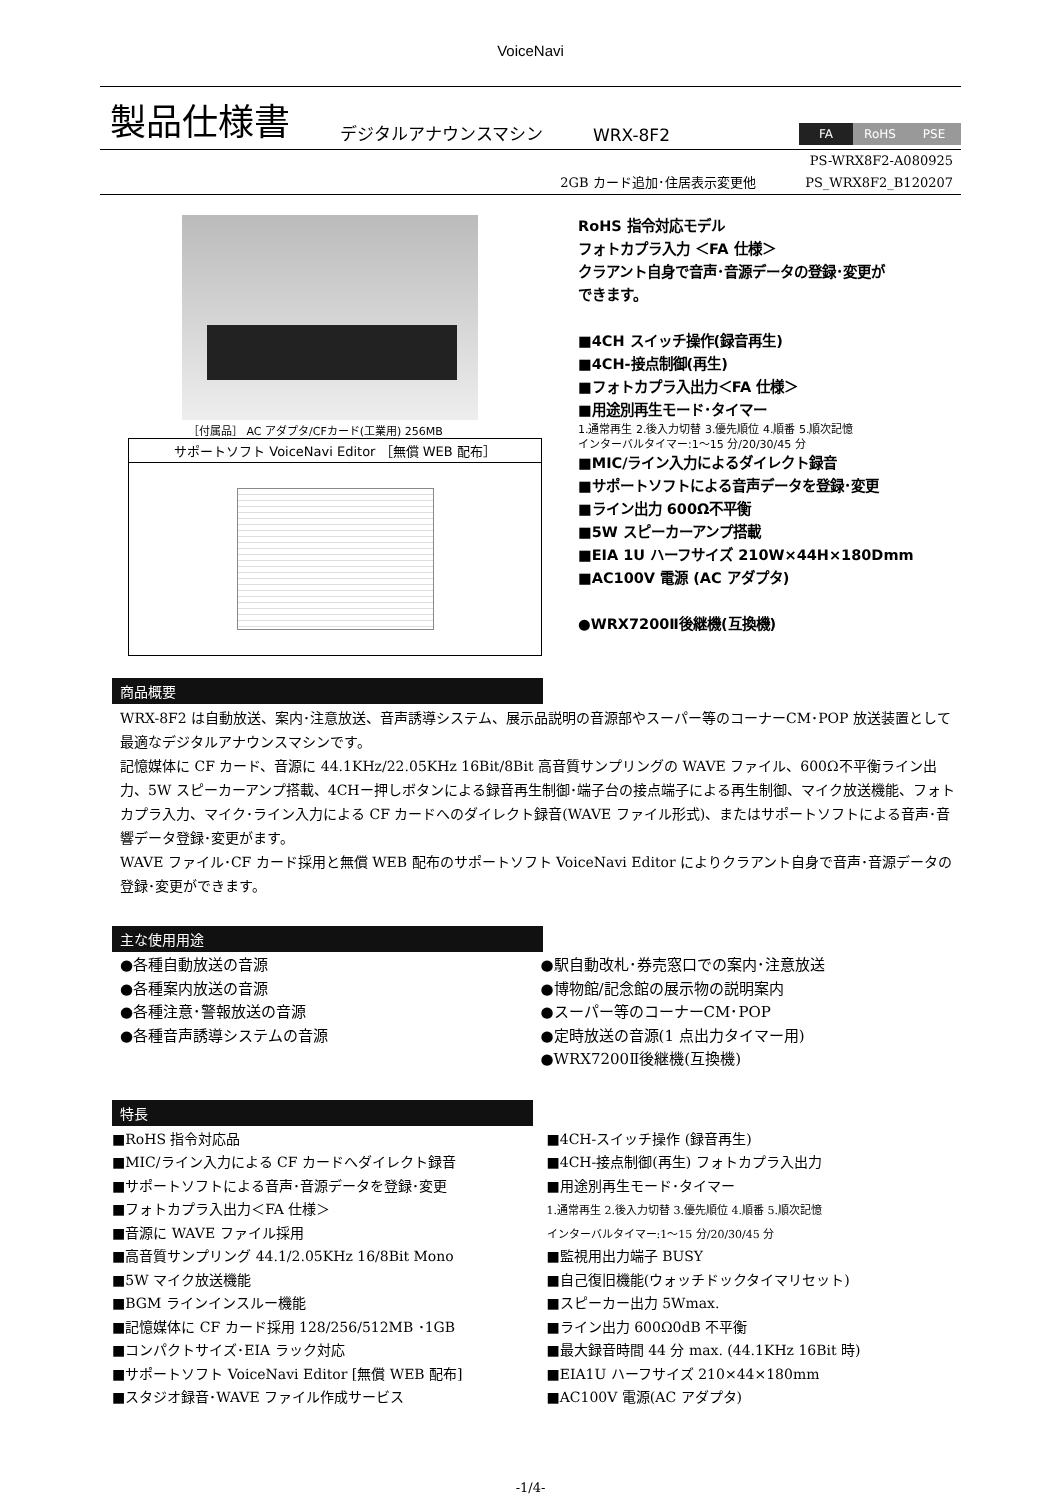VoiceNavi
製品仕様書
デジタルアナウンスマシン WRX-8F2
FA RoHS PSE
PS-WRX8F2-A080925
2GB カード追加･住居表示変更他 PS_WRX8F2_B120207
［付属品］ AC アダプタ/CFカード(工業用) 256MB
サポートソフト VoiceNavi Editor ［無償 WEB 配布］
RoHS 指令対応モデル
フォトカプラ入力 ＜FA 仕様＞
クラアント自身で音声･音源データの登録･変更が
できます。
■4CH スイッチ操作(録音再生)
■4CH-接点制御(再生)
■フォトカプラ入出力＜FA 仕様＞
■用途別再生モード･タイマー
1.通常再生 2.後入力切替 3.優先順位 4.順番 5.順次記憶
インターバルタイマー:1～15 分/20/30/45 分
■MIC/ライン入力によるダイレクト録音
■サポートソフトによる音声データを登録･変更
■ライン出力 600Ω不平衡
■5W スピーカーアンプ搭載
■EIA 1U ハーフサイズ 210W×44H×180Dmm
■AC100V 電源 (AC アダプタ)
●WRX7200Ⅱ後継機(互換機)
商品概要
WRX-8F2 は自動放送、案内･注意放送、音声誘導システム、展示品説明の音源部やスーパー等のコーナーCM･POP 放送装置として最適なデジタルアナウンスマシンです。
記憶媒体に CF カード、音源に 44.1KHz/22.05KHz 16Bit/8Bit 高音質サンプリングの WAVE ファイル、600Ω不平衡ライン出力、5W スピーカーアンプ搭載、4CHー押しボタンによる録音再生制御･端子台の接点端子による再生制御、マイク放送機能、フォトカプラ入力、マイク･ライン入力による CF カードへのダイレクト録音(WAVE ファイル形式)、またはサポートソフトによる音声･音響データ登録･変更がます。
WAVE ファイル･CF カード採用と無償 WEB 配布のサポートソフト VoiceNavi Editor によりクラアント自身で音声･音源データの登録･変更ができます。
主な使用用途
●各種自動放送の音源
●各種案内放送の音源
●各種注意･警報放送の音源
●各種音声誘導システムの音源
●駅自動改札･券売窓口での案内･注意放送
●博物館/記念館の展示物の説明案内
●スーパー等のコーナーCM･POP
●定時放送の音源(1 点出力タイマー用)
●WRX7200Ⅱ後継機(互換機)
特長
■RoHS 指令対応品
■MIC/ライン入力による CF カードへダイレクト録音
■サポートソフトによる音声･音源データを登録･変更
■フォトカプラ入出力＜FA 仕様＞
■音源に WAVE ファイル採用
■高音質サンプリング 44.1/2.05KHz 16/8Bit Mono
■5W マイク放送機能
■BGM ラインインスルー機能
■記憶媒体に CF カード採用 128/256/512MB ･1GB
■コンパクトサイズ･EIA ラック対応
■サポートソフト VoiceNavi Editor [無償 WEB 配布]
■スタジオ録音･WAVE ファイル作成サービス
■4CH-スイッチ操作 (録音再生)
■4CH-接点制御(再生) フォトカプラ入出力
■用途別再生モード･タイマー
1.通常再生 2.後入力切替 3.優先順位 4.順番 5.順次記憶
インターバルタイマー:1～15 分/20/30/45 分
■監視用出力端子 BUSY
■自己復旧機能(ウォッチドックタイマリセット)
■スピーカー出力 5Wmax.
■ライン出力 600Ω0dB 不平衡
■最大録音時間 44 分 max. (44.1KHz 16Bit 時)
■EIA1U ハーフサイズ 210×44×180mm
■AC100V 電源(AC アダプタ)
-1/4-